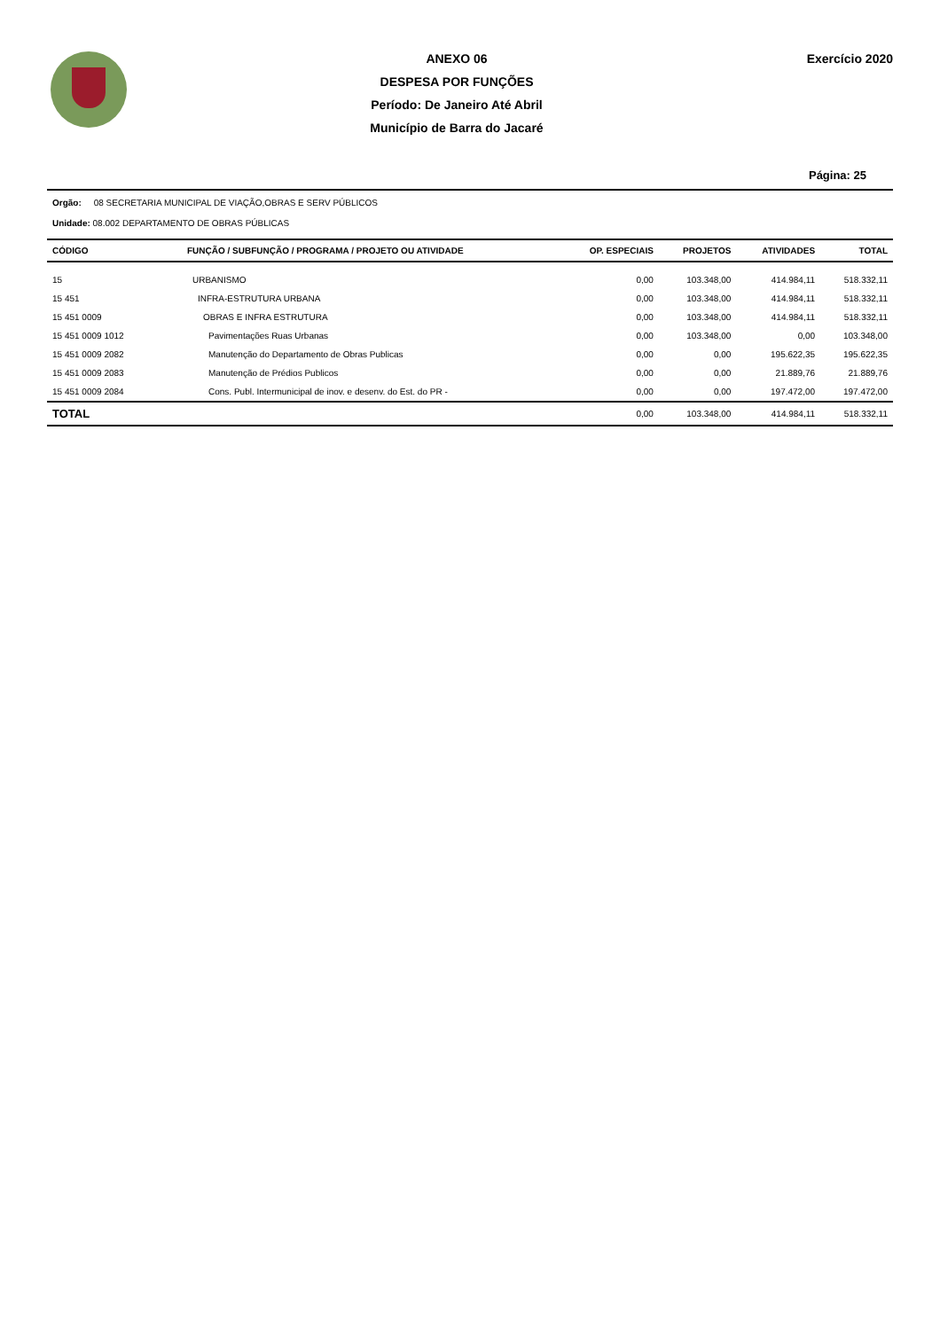ANEXO 06
DESPESA POR FUNÇÕES
Período: De Janeiro Até Abril
Município de Barra do Jacaré
Exercício 2020
Página: 25
Orgão: 08 SECRETARIA MUNICIPAL DE VIAÇÃO,OBRAS E SERV PÚBLICOS
Unidade: 08.002 DEPARTAMENTO DE OBRAS PÚBLICAS
| CÓDIGO | FUNÇÃO / SUBFUNÇÃO / PROGRAMA / PROJETO OU ATIVIDADE | OP. ESPECIAIS | PROJETOS | ATIVIDADES | TOTAL |
| --- | --- | --- | --- | --- | --- |
| 15 | URBANISMO | 0,00 | 103.348,00 | 414.984,11 | 518.332,11 |
| 15 451 | INFRA-ESTRUTURA URBANA | 0,00 | 103.348,00 | 414.984,11 | 518.332,11 |
| 15 451 0009 | OBRAS E INFRA ESTRUTURA | 0,00 | 103.348,00 | 414.984,11 | 518.332,11 |
| 15 451 0009 1012 | Pavimentações Ruas Urbanas | 0,00 | 103.348,00 | 0,00 | 103.348,00 |
| 15 451 0009 2082 | Manutenção do Departamento de Obras Publicas | 0,00 | 0,00 | 195.622,35 | 195.622,35 |
| 15 451 0009 2083 | Manutenção de Prédios Publicos | 0,00 | 0,00 | 21.889,76 | 21.889,76 |
| 15 451 0009 2084 | Cons. Publ. Intermunicipal de inov. e desenv. do Est. do PR - | 0,00 | 0,00 | 197.472,00 | 197.472,00 |
| TOTAL | | 0,00 | 103.348,00 | 414.984,11 | 518.332,11 |